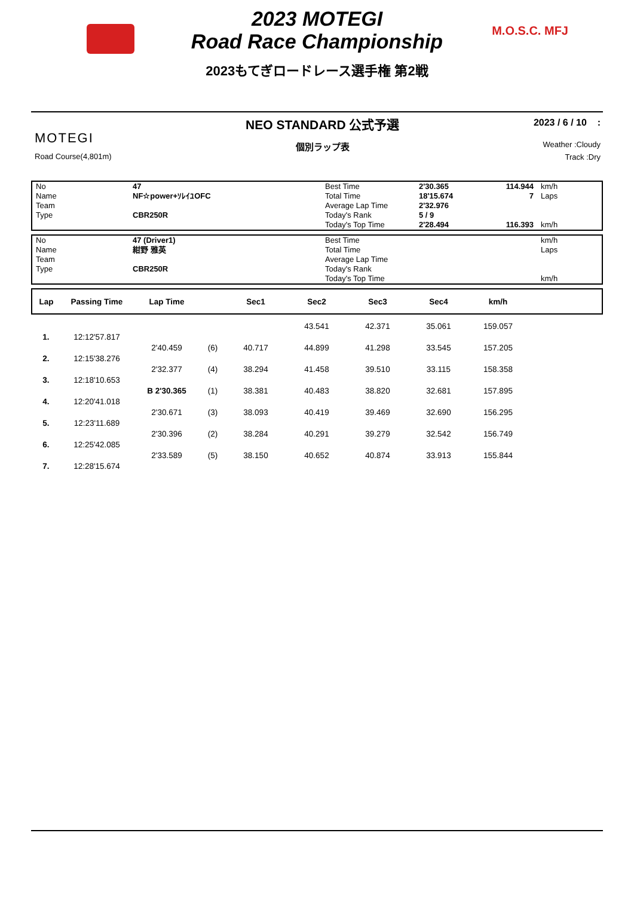2023 MOTEGI
Road Race Championship
M.O.S.C. MFJ
2023もてぎロードレース選手権 第2戦
MOTEGI
Road Course(4,801m)
NEO STANDARD 公式予選
個別ラップ表
2023 / 6 / 10 :
Weather :Cloudy
Track :Dry
| No | 47 | Best Time | 2'30.365 | 114.944 | km/h |
| Name | NF☆power+ｿﾚｲﾕOFC | Total Time | 18'15.674 | 7 | Laps |
| Team | | Average Lap Time | 2'32.976 | | |
| Type | CBR250R | Today's Rank | 5 / 9 | | |
| | | Today's Top Time | 2'28.494 | 116.393 | km/h |
| No | 47 (Driver1) | Best Time | | | km/h |
| Name | 紺野 雅英 | Total Time | | | Laps |
| Team | | Average Lap Time | | | |
| Type | CBR250R | Today's Rank | | | |
| | | Today's Top Time | | | km/h |
| Lap | Passing Time | Lap Time | | Sec1 | Sec2 | Sec3 | Sec4 | km/h | |
| --- | --- | --- | --- | --- | --- | --- | --- | --- | --- |
| | | | | | 43.541 | 42.371 | 35.061 | 159.057 | |
| 1. | 12:12'57.817 | | | | | | | | |
| | | 2'40.459 | (6) | 40.717 | 44.899 | 41.298 | 33.545 | 157.205 | |
| 2. | 12:15'38.276 | | | | | | | | |
| | | 2'32.377 | (4) | 38.294 | 41.458 | 39.510 | 33.115 | 158.358 | |
| 3. | 12:18'10.653 | | | | | | | | |
| | | B 2'30.365 | (1) | 38.381 | 40.483 | 38.820 | 32.681 | 157.895 | |
| 4. | 12:20'41.018 | | | | | | | | |
| | | 2'30.671 | (3) | 38.093 | 40.419 | 39.469 | 32.690 | 156.295 | |
| 5. | 12:23'11.689 | | | | | | | | |
| | | 2'30.396 | (2) | 38.284 | 40.291 | 39.279 | 32.542 | 156.749 | |
| 6. | 12:25'42.085 | | | | | | | | |
| | | 2'33.589 | (5) | 38.150 | 40.652 | 40.874 | 33.913 | 155.844 | |
| 7. | 12:28'15.674 | | | | | | | | |